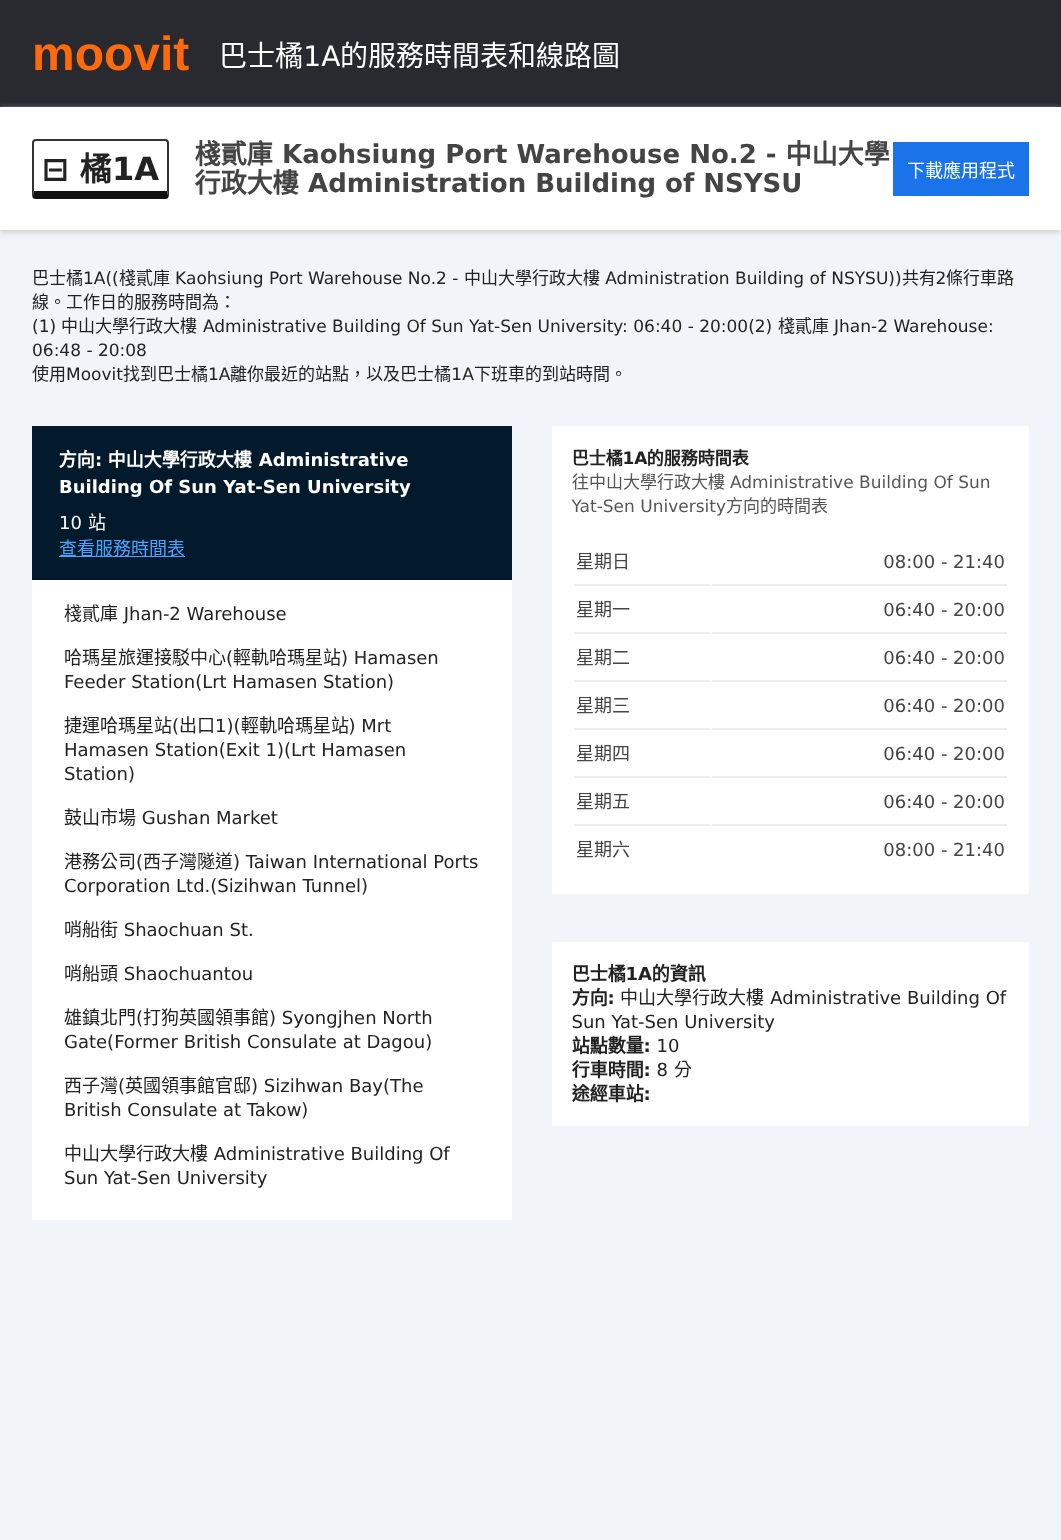moovit
巴士橘1A的服務時間表和線路圖
⊟ 橘1A
棧貳庫 Kaohsiung Port Warehouse No.2 - 中山大學行政大樓 Administration Building of NSYSU
下載應用程式
巴士橘1A((棧貳庫 Kaohsiung Port Warehouse No.2 - 中山大學行政大樓 Administration Building of NSYSU))共有2條行車路線。工作日的服務時間為：
(1) 中山大學行政大樓 Administrative Building Of Sun Yat-Sen University: 06:40 - 20:00(2) 棧貳庫 Jhan-2 Warehouse: 06:48 - 20:08
使用Moovit找到巴士橘1A離你最近的站點，以及巴士橘1A下班車的到站時間。
方向: 中山大學行政大樓 Administrative Building Of Sun Yat-Sen University
10 站
查看服務時間表
棧貳庫 Jhan-2 Warehouse
哈瑪星旅運接駁中心(輕軌哈瑪星站) Hamasen Feeder Station(Lrt Hamasen Station)
捷運哈瑪星站(出口1)(輕軌哈瑪星站) Mrt Hamasen Station(Exit 1)(Lrt Hamasen Station)
鼓山市場 Gushan Market
港務公司(西子灣隧道) Taiwan International Ports Corporation Ltd.(Sizihwan Tunnel)
哨船街 Shaochuan St.
哨船頭 Shaochuantou
雄鎮北門(打狗英國領事館) Syongjhen North Gate(Former British Consulate at Dagou)
西子灣(英國領事館官邸) Sizihwan Bay(The British Consulate at Takow)
中山大學行政大樓 Administrative Building Of Sun Yat-Sen University
巴士橘1A的服務時間表
往中山大學行政大樓 Administrative Building Of Sun Yat-Sen University方向的時間表
| 星期日 | 08:00 - 21:40 |
| 星期一 | 06:40 - 20:00 |
| 星期二 | 06:40 - 20:00 |
| 星期三 | 06:40 - 20:00 |
| 星期四 | 06:40 - 20:00 |
| 星期五 | 06:40 - 20:00 |
| 星期六 | 08:00 - 21:40 |
巴士橘1A的資訊
方向: 中山大學行政大樓 Administrative Building Of Sun Yat-Sen University
站點數量: 10
行車時間: 8 分
途經車站: